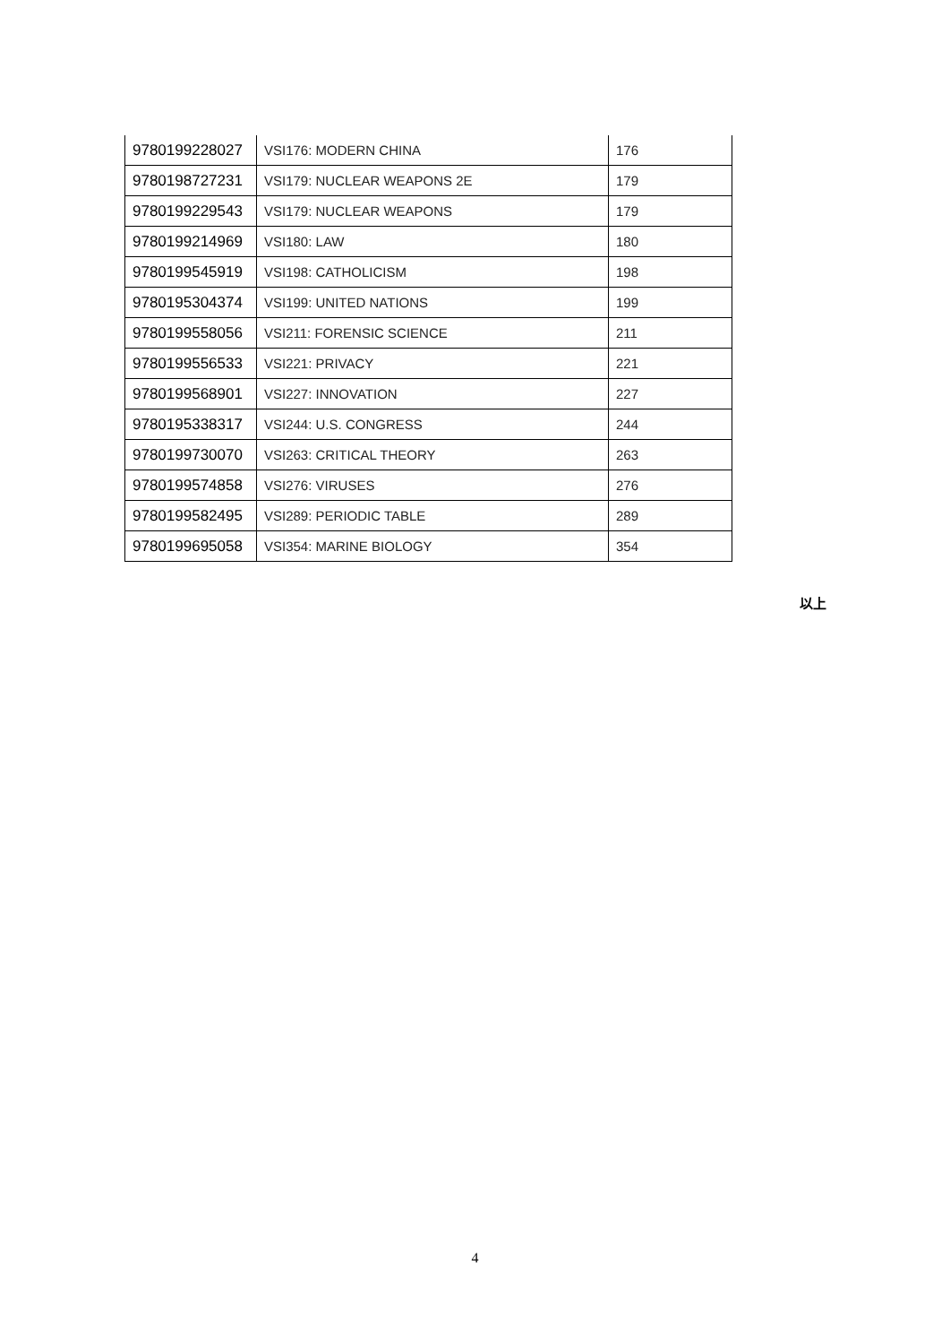| 9780199228027 | VSI176: MODERN CHINA | 176 |
| 9780198727231 | VSI179: NUCLEAR WEAPONS 2E | 179 |
| 9780199229543 | VSI179: NUCLEAR WEAPONS | 179 |
| 9780199214969 | VSI180: LAW | 180 |
| 9780199545919 | VSI198: CATHOLICISM | 198 |
| 9780195304374 | VSI199: UNITED NATIONS | 199 |
| 9780199558056 | VSI211: FORENSIC SCIENCE | 211 |
| 9780199556533 | VSI221: PRIVACY | 221 |
| 9780199568901 | VSI227: INNOVATION | 227 |
| 9780195338317 | VSI244: U.S. CONGRESS | 244 |
| 9780199730070 | VSI263: CRITICAL THEORY | 263 |
| 9780199574858 | VSI276: VIRUSES | 276 |
| 9780199582495 | VSI289: PERIODIC TABLE | 289 |
| 9780199695058 | VSI354: MARINE BIOLOGY | 354 |
以上
4